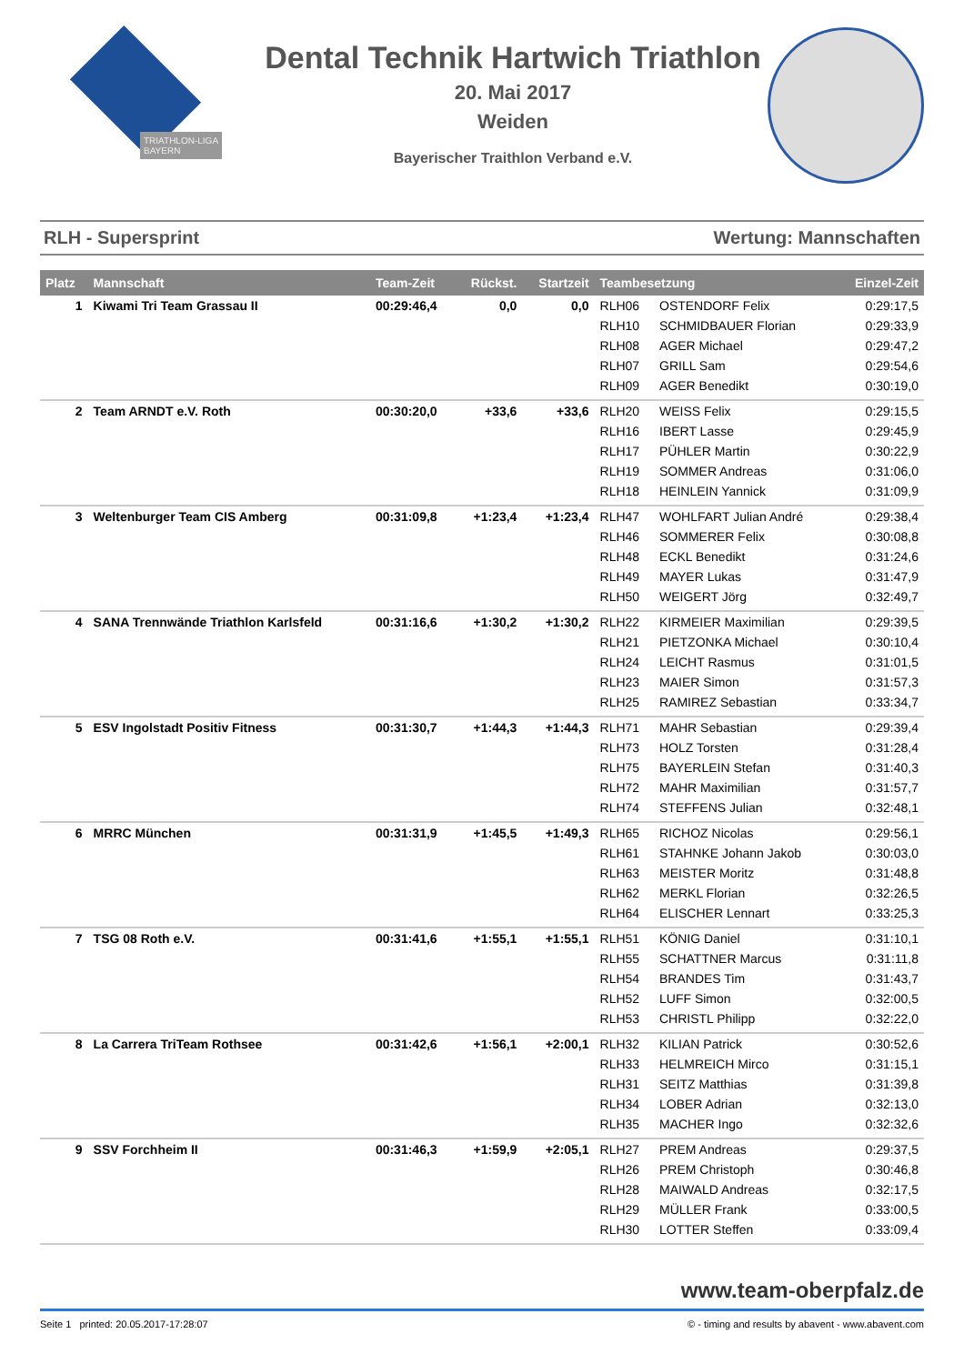TRIATHLON-LIGA
BAYERN
Dental Technik Hartwich Triathlon
20. Mai 2017
Weiden
Bayerischer Traithlon Verband e.V.
RLH - Supersprint Wertung: Mannschaften
| Platz | Mannschaft | Team-Zeit | Rückst. | Startzeit | Teambesetzung | | Einzel-Zeit |
| --- | --- | --- | --- | --- | --- | --- | --- |
| 1 | Kiwami Tri Team Grassau II | 00:29:46,4 | 0,0 | 0,0 | RLH06 | OSTENDORF Felix | 0:29:17,5 |
| | | | | | RLH10 | SCHMIDBAUER Florian | 0:29:33,9 |
| | | | | | RLH08 | AGER Michael | 0:29:47,2 |
| | | | | | RLH07 | GRILL Sam | 0:29:54,6 |
| | | | | | RLH09 | AGER Benedikt | 0:30:19,0 |
| 2 | Team ARNDT e.V. Roth | 00:30:20,0 | +33,6 | +33,6 | RLH20 | WEISS Felix | 0:29:15,5 |
| | | | | | RLH16 | IBERT Lasse | 0:29:45,9 |
| | | | | | RLH17 | PÜHLER Martin | 0:30:22,9 |
| | | | | | RLH19 | SOMMER Andreas | 0:31:06,0 |
| | | | | | RLH18 | HEINLEIN Yannick | 0:31:09,9 |
| 3 | Weltenburger Team CIS Amberg | 00:31:09,8 | +1:23,4 | +1:23,4 | RLH47 | WOHLFART Julian André | 0:29:38,4 |
| | | | | | RLH46 | SOMMERER Felix | 0:30:08,8 |
| | | | | | RLH48 | ECKL Benedikt | 0:31:24,6 |
| | | | | | RLH49 | MAYER Lukas | 0:31:47,9 |
| | | | | | RLH50 | WEIGERT Jörg | 0:32:49,7 |
| 4 | SANA Trennwände Triathlon Karlsfeld | 00:31:16,6 | +1:30,2 | +1:30,2 | RLH22 | KIRMEIER Maximilian | 0:29:39,5 |
| | | | | | RLH21 | PIETZONKA Michael | 0:30:10,4 |
| | | | | | RLH24 | LEICHT Rasmus | 0:31:01,5 |
| | | | | | RLH23 | MAIER Simon | 0:31:57,3 |
| | | | | | RLH25 | RAMIREZ Sebastian | 0:33:34,7 |
| 5 | ESV Ingolstadt Positiv Fitness | 00:31:30,7 | +1:44,3 | +1:44,3 | RLH71 | MAHR Sebastian | 0:29:39,4 |
| | | | | | RLH73 | HOLZ Torsten | 0:31:28,4 |
| | | | | | RLH75 | BAYERLEIN Stefan | 0:31:40,3 |
| | | | | | RLH72 | MAHR Maximilian | 0:31:57,7 |
| | | | | | RLH74 | STEFFENS Julian | 0:32:48,1 |
| 6 | MRRC München | 00:31:31,9 | +1:45,5 | +1:49,3 | RLH65 | RICHOZ Nicolas | 0:29:56,1 |
| | | | | | RLH61 | STAHNKE Johann Jakob | 0:30:03,0 |
| | | | | | RLH63 | MEISTER Moritz | 0:31:48,8 |
| | | | | | RLH62 | MERKL Florian | 0:32:26,5 |
| | | | | | RLH64 | ELISCHER Lennart | 0:33:25,3 |
| 7 | TSG 08 Roth e.V. | 00:31:41,6 | +1:55,1 | +1:55,1 | RLH51 | KÖNIG Daniel | 0:31:10,1 |
| | | | | | RLH55 | SCHATTNER Marcus | 0:31:11,8 |
| | | | | | RLH54 | BRANDES Tim | 0:31:43,7 |
| | | | | | RLH52 | LUFF Simon | 0:32:00,5 |
| | | | | | RLH53 | CHRISTL Philipp | 0:32:22,0 |
| 8 | La Carrera TriTeam Rothsee | 00:31:42,6 | +1:56,1 | +2:00,1 | RLH32 | KILIAN Patrick | 0:30:52,6 |
| | | | | | RLH33 | HELMREICH Mirco | 0:31:15,1 |
| | | | | | RLH31 | SEITZ Matthias | 0:31:39,8 |
| | | | | | RLH34 | LOBER Adrian | 0:32:13,0 |
| | | | | | RLH35 | MACHER Ingo | 0:32:32,6 |
| 9 | SSV Forchheim II | 00:31:46,3 | +1:59,9 | +2:05,1 | RLH27 | PREM Andreas | 0:29:37,5 |
| | | | | | RLH26 | PREM Christoph | 0:30:46,8 |
| | | | | | RLH28 | MAIWALD Andreas | 0:32:17,5 |
| | | | | | RLH29 | MÜLLER Frank | 0:33:00,5 |
| | | | | | RLH30 | LOTTER Steffen | 0:33:09,4 |
www.team-oberpfalz.de
Seite 1 printed: 20.05.2017-17:28:07 © - timing and results by abavent - www.abavent.com